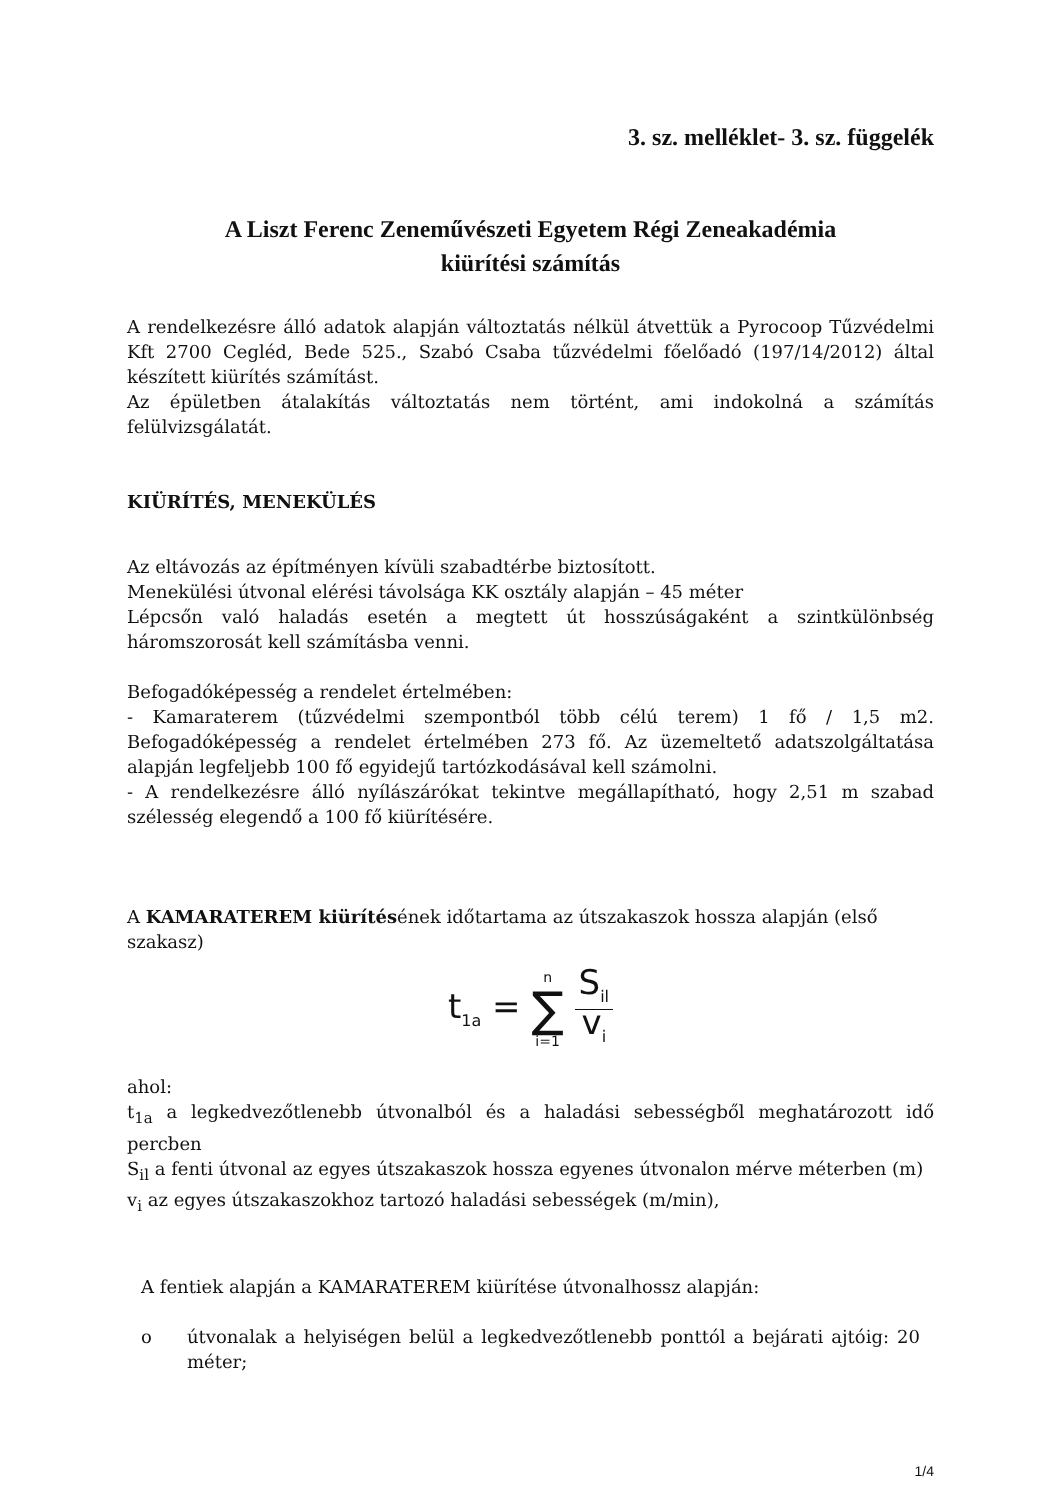3. sz. melléklet- 3. sz. függelék
A Liszt Ferenc Zeneművészeti Egyetem Régi Zeneakadémia
kiürítési számítás
A rendelkezésre álló adatok alapján változtatás nélkül átvettük a Pyrocoop Tűzvédelmi Kft 2700 Cegléd, Bede 525., Szabó Csaba tűzvédelmi főelőadó (197/14/2012) által készített kiürítés számítást.
Az épületben átalakítás változtatás nem történt, ami indokolná a számítás felülvizsgálatát.
KIÜRÍTÉS, MENEKÜLÉS
Az eltávozás az építményen kívüli szabadtérbe biztosított.
Menekülési útvonal elérési távolsága KK osztály alapján – 45 méter
Lépcsőn való haladás esetén a megtett út hosszúságaként a szintkülönbség háromszorosát kell számításba venni.
Befogadóképesség a rendelet értelmében:
- Kamaraterem (tűzvédelmi szempontból több célú terem) 1 fő / 1,5 m2. Befogadóképesség a rendelet értelmében 273 fő. Az üzemeltető adatszolgáltatása alapján legfeljebb 100 fő egyidejű tartózkodásával kell számolni.
- A rendelkezésre álló nyílászárókat tekintve megállapítható, hogy 2,51 m szabad szélesség elegendő a 100 fő kiürítésére.
A KAMARATEREM kiürítésének időtartama az útszakaszok hossza alapján (első szakasz)
t<sub>1a</sub> = n ∑ i=1 S<sub>il</sub> v<sub>i</sub>
ahol:
t<sub>1a</sub> a legkedvezőtlenebb útvonalból és a haladási sebességből meghatározott idő percben
S<sub>il</sub> a fenti útvonal az egyes útszakaszok hossza egyenes útvonalon mérve méterben (m)
v<sub>i</sub> az egyes útszakaszokhoz tartozó haladási sebességek (m/min),
A fentiek alapján a KAMARATEREM kiürítése útvonalhossz alapján:
o útvonalak a helyiségen belül a legkedvezőtlenebb ponttól a bejárati ajtóig: 20 méter;
1/4